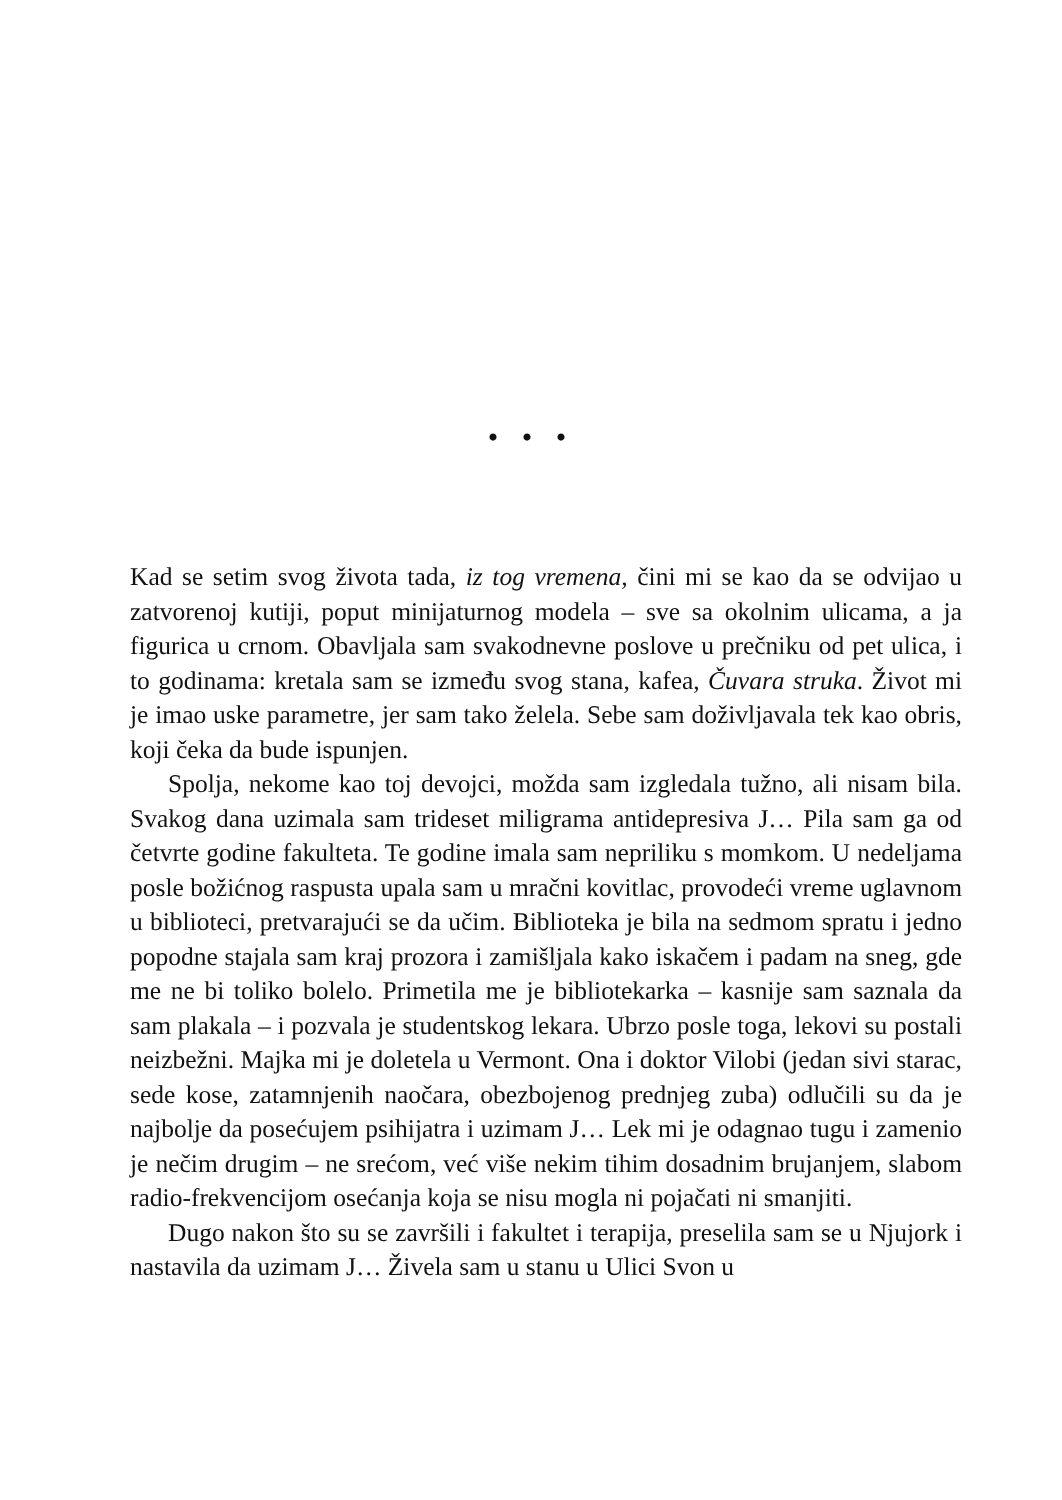• • •
Kad se setim svog života tada, iz tog vremena, čini mi se kao da se odvijao u zatvorenoj kutiji, poput minijaturnog modela – sve sa okolnim ulicama, a ja figurica u crnom. Obavljala sam svakodnevne poslove u prečniku od pet ulica, i to godinama: kretala sam se između svog stana, kafea, Čuvara struka. Život mi je imao uske parametre, jer sam tako želela. Sebe sam doživljavala tek kao obris, koji čeka da bude ispunjen.
Spolja, nekome kao toj devojci, možda sam izgledala tužno, ali nisam bila. Svakog dana uzimala sam trideset miligrama antidepresiva J… Pila sam ga od četvrte godine fakulteta. Te godine imala sam nepriliku s momkom. U nedeljama posle božićnog raspusta upala sam u mračni kovitlac, provodeći vreme uglavnom u biblioteci, pretvarajući se da učim. Biblioteka je bila na sedmom spratu i jedno popodne stajala sam kraj prozora i zamišljala kako iskačem i padam na sneg, gde me ne bi toliko bolelo. Primetila me je bibliotekarka – kasnije sam saznala da sam plakala – i pozvala je studentskog lekara. Ubrzo posle toga, lekovi su postali neizbežni. Majka mi je doletela u Vermont. Ona i doktor Vilobi (jedan sivi starac, sede kose, zatamnjenih naočara, obezbojenog prednjeg zuba) odlučili su da je najbolje da posećujem psihijatra i uzimam J… Lek mi je odagnao tugu i zamenio je nečim drugim – ne srećom, već više nekim tihim dosadnim brujanjem, slabom radio-frekvencijom osećanja koja se nisu mogla ni pojačati ni smanjiti.
Dugo nakon što su se završili i fakultet i terapija, preselila sam se u Njujork i nastavila da uzimam J… Živela sam u stanu u Ulici Svon u